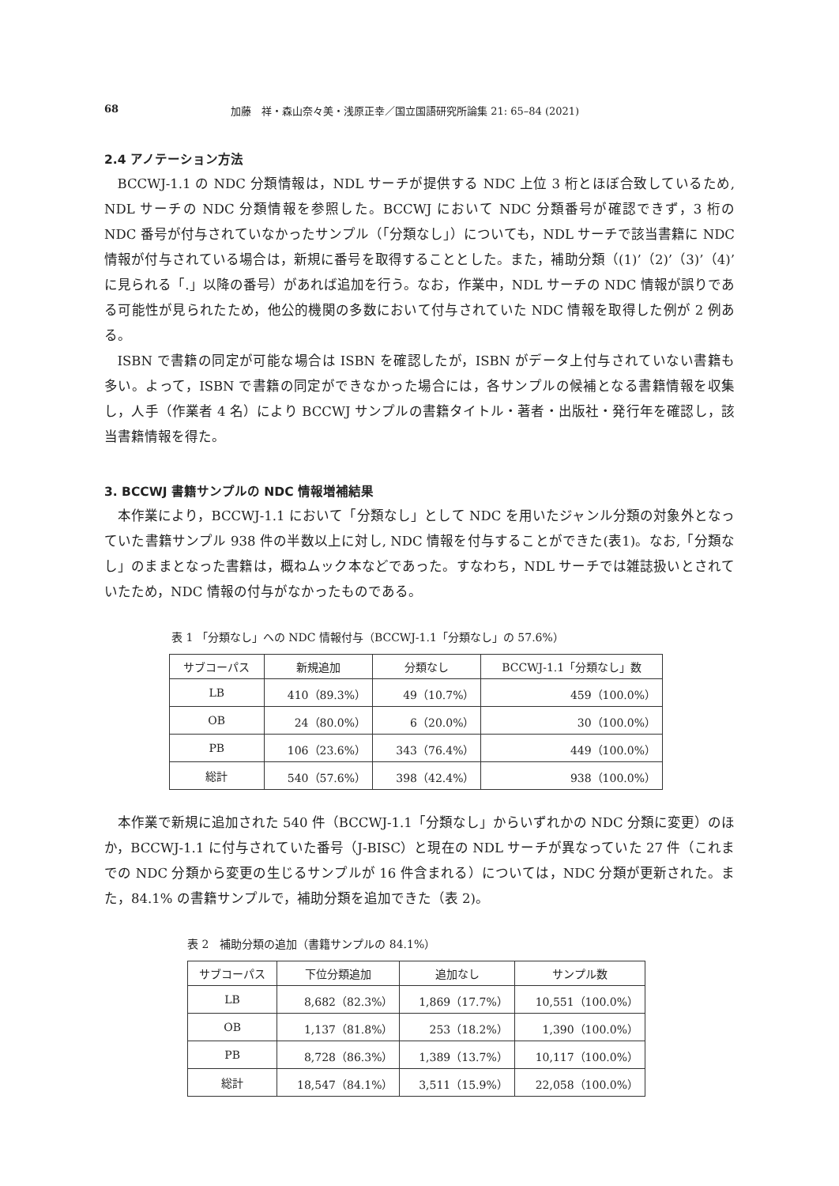68 加藤　祥・森山奈々美・浅原正幸／国立国語研究所論集 21: 65–84 (2021)
2.4 アノテーション方法
BCCWJ-1.1 の NDC 分類情報は，NDL サーチが提供する NDC 上位 3 桁とほぼ合致しているため, NDL サーチの NDC 分類情報を参照した。BCCWJ において NDC 分類番号が確認できず，3 桁の NDC 番号が付与されていなかったサンプル（「分類なし」）についても，NDL サーチで該当書籍に NDC 情報が付与されている場合は，新規に番号を取得することとした。また，補助分類（(1)’（2)’（3)’（4)’ に見られる「.」以降の番号）があれば追加を行う。なお，作業中，NDL サーチの NDC 情報が誤りである可能性が見られたため，他公的機関の多数において付与されていた NDC 情報を取得した例が 2 例ある。
ISBN で書籍の同定が可能な場合は ISBN を確認したが，ISBN がデータ上付与されていない書籍も多い。よって，ISBN で書籍の同定ができなかった場合には，各サンプルの候補となる書籍情報を収集し，人手（作業者 4 名）により BCCWJ サンプルの書籍タイトル・著者・出版社・発行年を確認し，該当書籍情報を得た。
3. BCCWJ 書籍サンプルの NDC 情報増補結果
本作業により，BCCWJ-1.1 において「分類なし」として NDC を用いたジャンル分類の対象外となっていた書籍サンプル 938 件の半数以上に対し, NDC 情報を付与することができた(表1)。なお,「分類なし」のままとなった書籍は，概ねムック本などであった。すなわち，NDL サーチでは雑誌扱いとされていたため，NDC 情報の付与がなかったものである。
表 1 「分類なし」への NDC 情報付与（BCCWJ-1.1「分類なし」の 57.6%）
| サブコーパス | 新規追加 | 分類なし | BCCWJ-1.1「分類なし」数 |
| --- | --- | --- | --- |
| LB | 410（89.3%） | 49（10.7%） | 459（100.0%） |
| OB | 24（80.0%） | 6（20.0%） | 30（100.0%） |
| PB | 106（23.6%） | 343（76.4%） | 449（100.0%） |
| 総計 | 540（57.6%） | 398（42.4%） | 938（100.0%） |
本作業で新規に追加された 540 件（BCCWJ-1.1「分類なし」からいずれかの NDC 分類に変更）のほか，BCCWJ-1.1 に付与されていた番号（J-BISC）と現在の NDL サーチが異なっていた 27 件（これまでの NDC 分類から変更の生じるサンプルが 16 件含まれる）については，NDC 分類が更新された。また，84.1% の書籍サンプルで，補助分類を追加できた（表 2)。
表 2　補助分類の追加（書籍サンプルの 84.1%）
| サブコーパス | 下位分類追加 | 追加なし | サンプル数 |
| --- | --- | --- | --- |
| LB | 8,682（82.3%） | 1,869（17.7%） | 10,551（100.0%） |
| OB | 1,137（81.8%） | 253（18.2%） | 1,390（100.0%） |
| PB | 8,728（86.3%） | 1,389（13.7%） | 10,117（100.0%） |
| 総計 | 18,547（84.1%） | 3,511（15.9%） | 22,058（100.0%） |